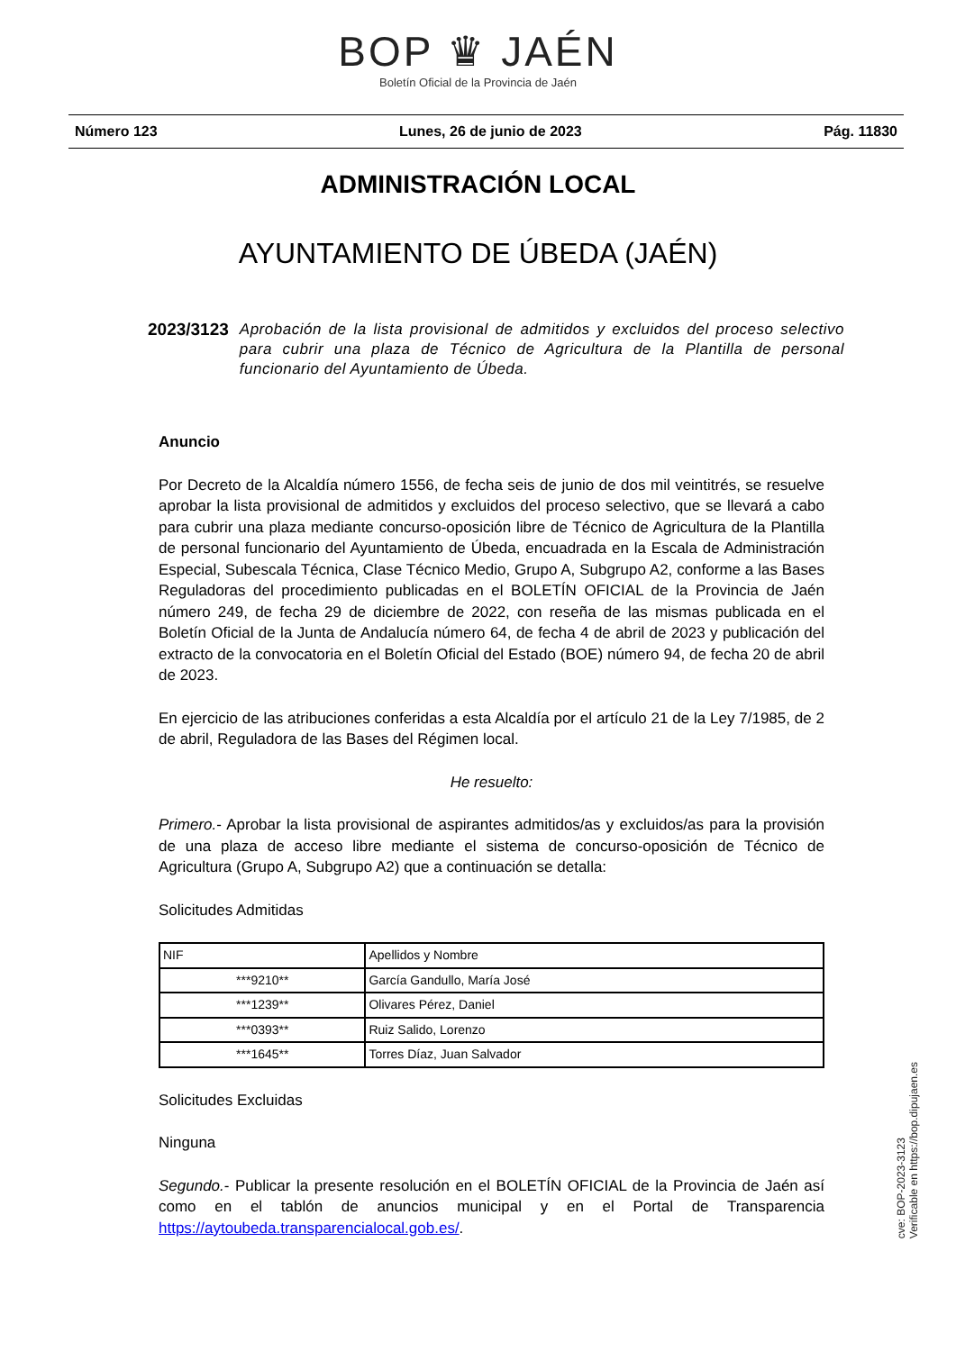BOP ♛ JAÉN
Boletín Oficial de la Provincia de Jaén
Número 123 Lunes, 26 de junio de 2023 Pág. 11830
ADMINISTRACIÓN LOCAL
AYUNTAMIENTO DE ÚBEDA (JAÉN)
2023/3123 Aprobación de la lista provisional de admitidos y excluidos del proceso selectivo para cubrir una plaza de Técnico de Agricultura de la Plantilla de personal funcionario del Ayuntamiento de Úbeda.
Anuncio
Por Decreto de la Alcaldía número 1556, de fecha seis de junio de dos mil veintitrés, se resuelve aprobar la lista provisional de admitidos y excluidos del proceso selectivo, que se llevará a cabo para cubrir una plaza mediante concurso-oposición libre de Técnico de Agricultura de la Plantilla de personal funcionario del Ayuntamiento de Úbeda, encuadrada en la Escala de Administración Especial, Subescala Técnica, Clase Técnico Medio, Grupo A, Subgrupo A2, conforme a las Bases Reguladoras del procedimiento publicadas en el BOLETÍN OFICIAL de la Provincia de Jaén número 249, de fecha 29 de diciembre de 2022, con reseña de las mismas publicada en el Boletín Oficial de la Junta de Andalucía número 64, de fecha 4 de abril de 2023 y publicación del extracto de la convocatoria en el Boletín Oficial del Estado (BOE) número 94, de fecha 20 de abril de 2023.
En ejercicio de las atribuciones conferidas a esta Alcaldía por el artículo 21 de la Ley 7/1985, de 2 de abril, Reguladora de las Bases del Régimen local.
He resuelto:
Primero.- Aprobar la lista provisional de aspirantes admitidos/as y excluidos/as para la provisión de una plaza de acceso libre mediante el sistema de concurso-oposición de Técnico de Agricultura (Grupo A, Subgrupo A2) que a continuación se detalla:
Solicitudes Admitidas
| NIF | Apellidos y Nombre |
| --- | --- |
| ***9210** | García Gandullo, María José |
| ***1239** | Olivares Pérez, Daniel |
| ***0393** | Ruiz Salido, Lorenzo |
| ***1645** | Torres Díaz, Juan Salvador |
Solicitudes Excluidas
Ninguna
Segundo.- Publicar la presente resolución en el BOLETÍN OFICIAL de la Provincia de Jaén así como en el tablón de anuncios municipal y en el Portal de Transparencia https://aytoubeda.transparencialocal.gob.es/.
cve: BOP-2023-3123
Verificable en https://bop.dipujaen.es